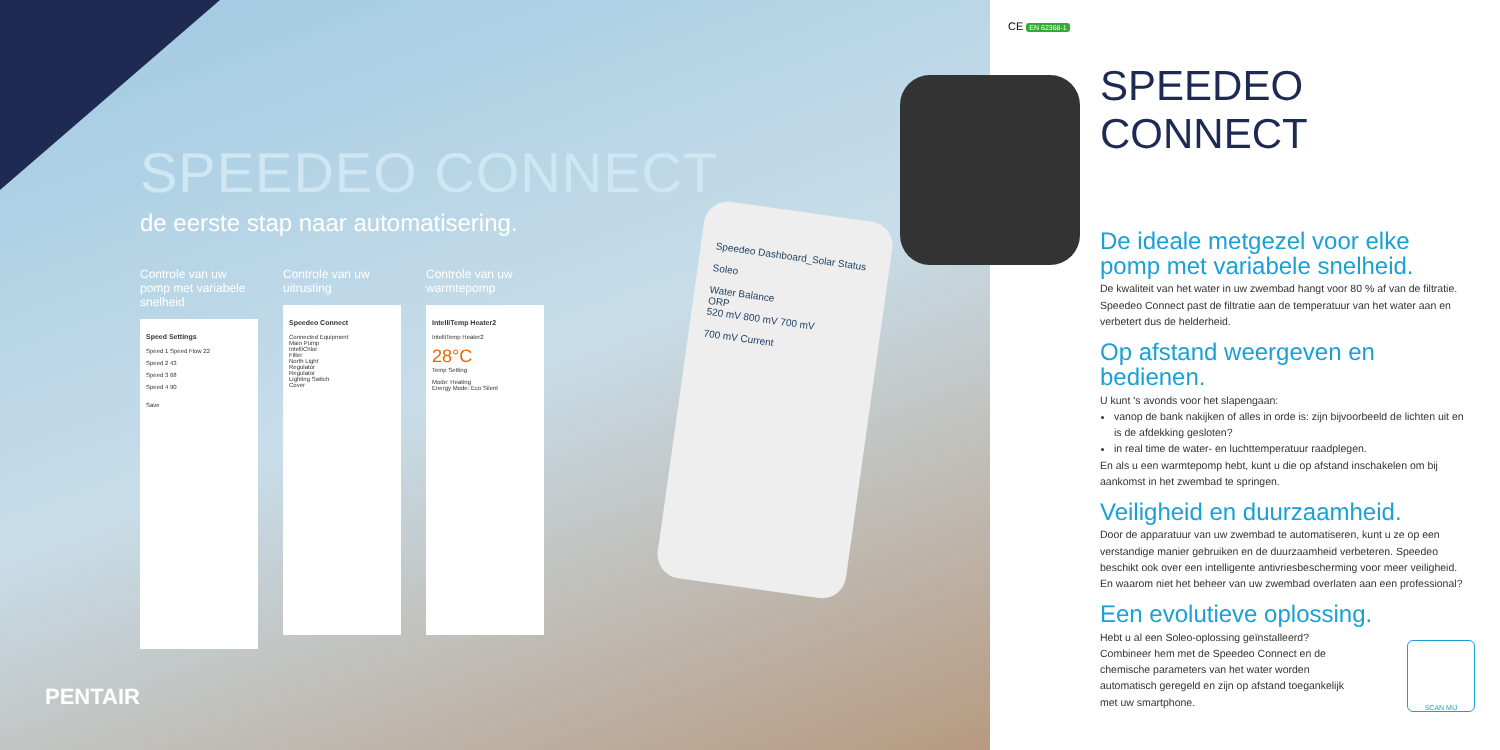SPEEDEO CONNECT
de eerste stap naar automatisering.
Controle van uw pomp met variabele snelheid
Speed Settings
Speed 1 Speed Flow 22
Speed 2 43
Speed 3 68
Speed 4 90
Save
Controle van uw uitrusting
Speedeo Connect
Connected Equipment
Main Pump
IntelliChlor
Filter
North Light
Regulator
Regulator
Lighting Switch
Cover
Controle van uw warmtepomp
IntelliTemp Heater2
IntelliTemp Heater2
28°C
Temp Setting
Mode: Heating
Energy Mode: Eco Silent
Speedeo Dashboard_Solar Status
Soleo
Water Balance
ORP
520 mV 800 mV 700 mV
700 mV Current
PENTAIR
CE EN 62368-1
SPEEDEO CONNECT
De ideale metgezel voor elke pomp met variabele snelheid.
De kwaliteit van het water in uw zwembad hangt voor 80 % af van de filtratie. Speedeo Connect past de filtratie aan de temperatuur van het water aan en verbetert dus de helderheid.
Op afstand weergeven en bedienen.
U kunt 's avonds voor het slapengaan:
vanop de bank nakijken of alles in orde is: zijn bijvoorbeeld de lichten uit en is de afdekking gesloten?
in real time de water- en luchttemperatuur raadplegen.
En als u een warmtepomp hebt, kunt u die op afstand inschakelen om bij aankomst in het zwembad te springen.
Veiligheid en duurzaamheid.
Door de apparatuur van uw zwembad te automatiseren, kunt u ze op een verstandige manier gebruiken en de duurzaamheid verbeteren. Speedeo beschikt ook over een intelligente antivriesbescherming voor meer veiligheid. En waarom niet het beheer van uw zwembad overlaten aan een professional?
Een evolutieve oplossing.
Hebt u al een Soleo-oplossing geïnstalleerd? Combineer hem met de Speedeo Connect en de chemische parameters van het water worden automatisch geregeld en zijn op afstand toegankelijk met uw smartphone.
SCAN MIJ